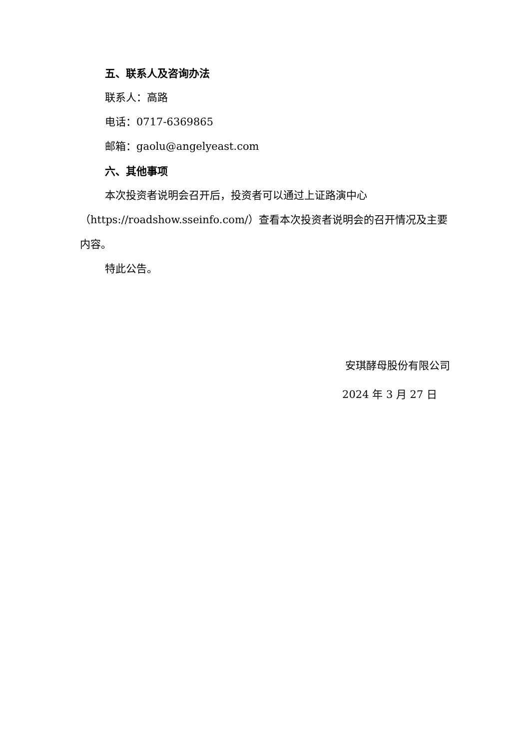五、联系人及咨询办法
联系人：高路
电话：0717-6369865
邮箱：gaolu@angelyeast.com
六、其他事项
本次投资者说明会召开后，投资者可以通过上证路演中心（https://roadshow.sseinfo.com/）查看本次投资者说明会的召开情况及主要内容。
特此公告。
安琪酵母股份有限公司
2024 年 3 月 27 日